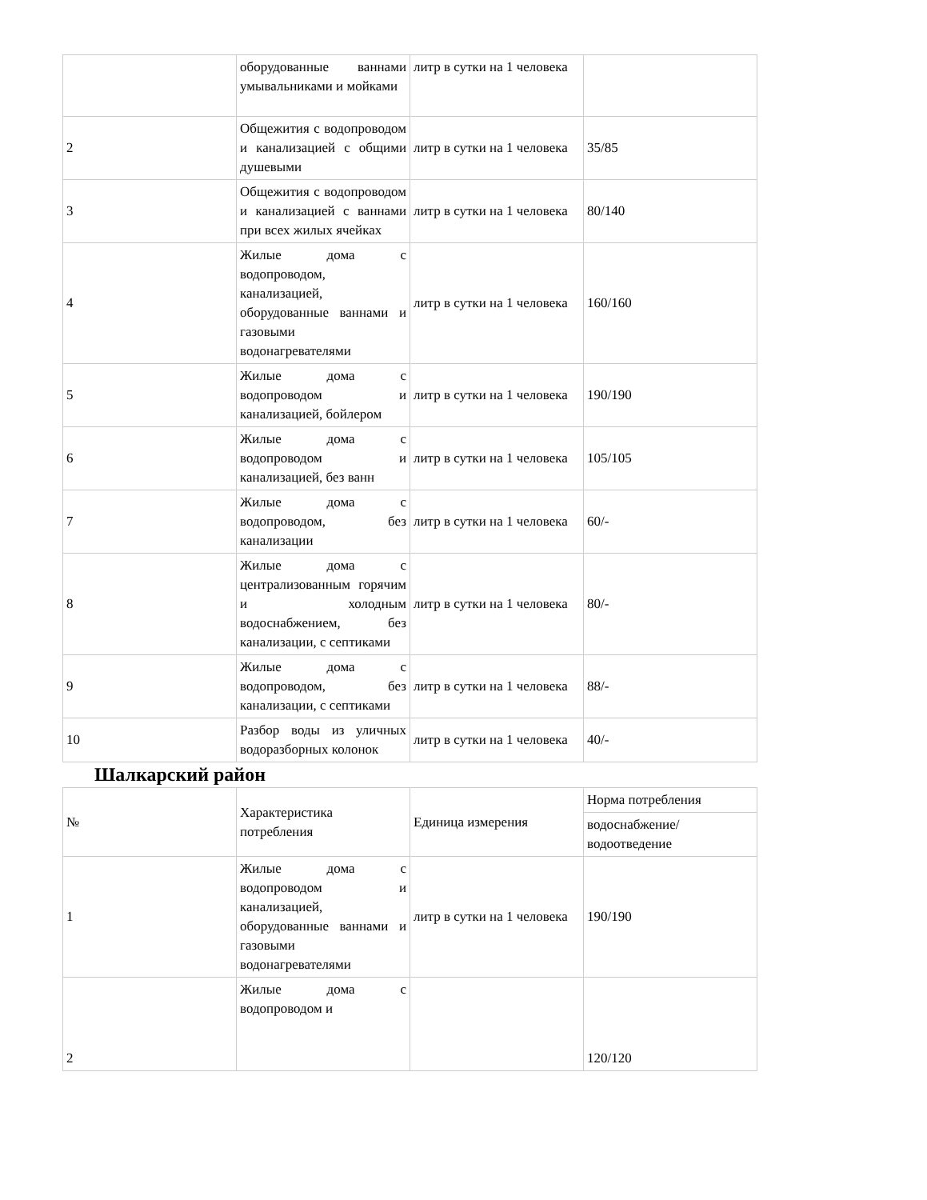| | оборудованные ваннами умывальниками и мойками | литр в сутки на 1 человека | |
| 2 | Общежития с водопроводом и канализацией с общими душевыми | литр в сутки на 1 человека | 35/85 |
| 3 | Общежития с водопроводом и канализацией с ваннами при всех жилых ячейках | литр в сутки на 1 человека | 80/140 |
| 4 | Жилые дома с водопроводом, канализацией, оборудованные ваннами и газовыми водонагревателями | литр в сутки на 1 человека | 160/160 |
| 5 | Жилые дома с водопроводом и канализацией, бойлером | литр в сутки на 1 человека | 190/190 |
| 6 | Жилые дома с водопроводом и канализацией, без ванн | литр в сутки на 1 человека | 105/105 |
| 7 | Жилые дома с водопроводом, без канализации | литр в сутки на 1 человека | 60/- |
| 8 | Жилые дома с централизованным горячим и холодным водоснабжением, без канализации, с септиками | литр в сутки на 1 человека | 80/- |
| 9 | Жилые дома с водопроводом, без канализации, с септиками | литр в сутки на 1 человека | 88/- |
| 10 | Разбор воды из уличных водоразборных колонок | литр в сутки на 1 человека | 40/- |
Шалкарский район
| № | Характеристика потребления | Единица измерения | Норма потребления |
| | | | водоснабжение/ водоотведение |
| 1 | Жилые дома с водопроводом и канализацией, оборудованные ваннами и газовыми водонагревателями | литр в сутки на 1 человека | 190/190 |
| 2 | Жилые дома с водопроводом и | | 120/120 |